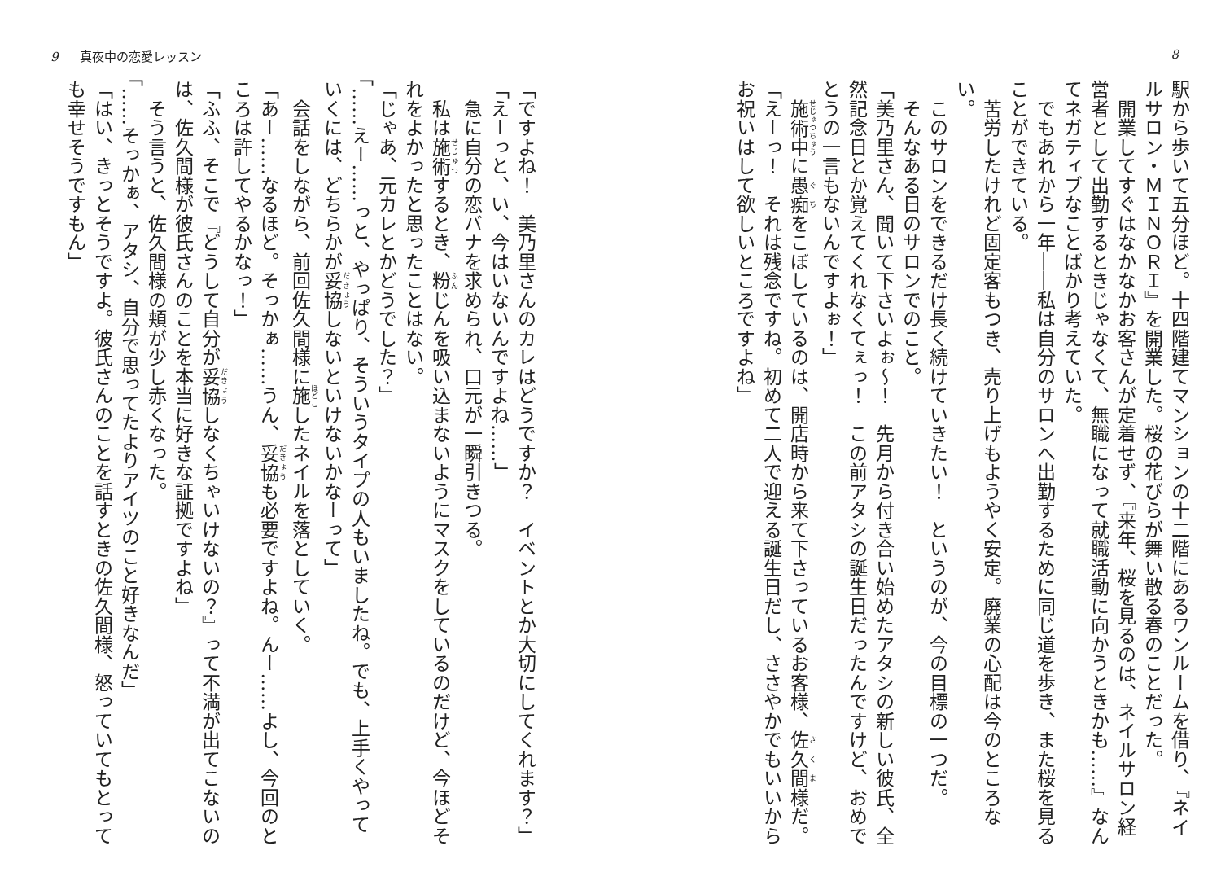8
駅から歩いて五分ほど。十四階建てマンションの十二階にあるワンルームを借り、『ネイルサロン・ＭＩＮＯＲＩ』を開業した。桜の花びらが舞い散る春のことだった。
　開業してすぐはなかなかお客さんが定着せず、『来年、桜を見るのは、ネイルサロン経営者として出勤するときじゃなくて、無職になって就職活動に向かうときかも……』なんてネガティブなことばかり考えていた。
　でもあれから一年――私は自分のサロンへ出勤するために同じ道を歩き、また桜を見ることができている。
　苦労したけれど固定客もつき、売り上げもようやく安定。廃業の心配は今のところない。
　このサロンをできるだけ長く続けていきたい！　というのが、今の目標の一つだ。
　そんなある日のサロンでのこと。
「美乃里さん、聞いて下さいよぉ～！　先月から付き合い始めたアタシの新しい彼氏、全然記念日とか覚えてくれなくてぇっ！　この前アタシの誕生日だったんですけど、おめでとうの一言もないんですよぉ！」
　施術中に愚痴をこぼしているのは、開店時から来て下さっているお客様、佐久間様だ。
「えーっ！　それは残念ですね。初めて二人で迎える誕生日だし、ささやかでもいいからお祝いはして欲しいところですよね」
9 真夜中の恋愛レッスン
「ですよね！　美乃里さんのカレはどうですか？　イベントとか大切にしてくれます？」
「えーっと、い、今はいないんですよね……」
　急に自分の恋バナを求められ、口元が一瞬引きつる。
　私は施術するとき、粉じんを吸い込まないようにマスクをしているのだけど、今ほどそれをよかったと思ったことはない。
「じゃあ、元カレとかどうでした？」
「……えー……っと、やっぱり、そういうタイプの人もいましたね。でも、上手くやっていくには、どちらかが妥協しないといけないかなーって」
　会話をしながら、前回佐久間様に施したネイルを落としていく。
「あー……なるほど。そっかぁ……うん、妥協も必要ですよね。んー……よし、今回のところは許してやるかなっ！」
「ふふ、そこで『どうして自分が妥協しなくちゃいけないの？』って不満が出てこないのは、佐久間様が彼氏さんのことを本当に好きな証拠ですよね」
　そう言うと、佐久間様の頬が少し赤くなった。
「……そっかぁ、アタシ、自分で思ってたよりアイツのこと好きなんだ」
「はい、きっとそうですよ。彼氏さんのことを話すときの佐久間様、怒っていてもとっても幸せそうですもん」